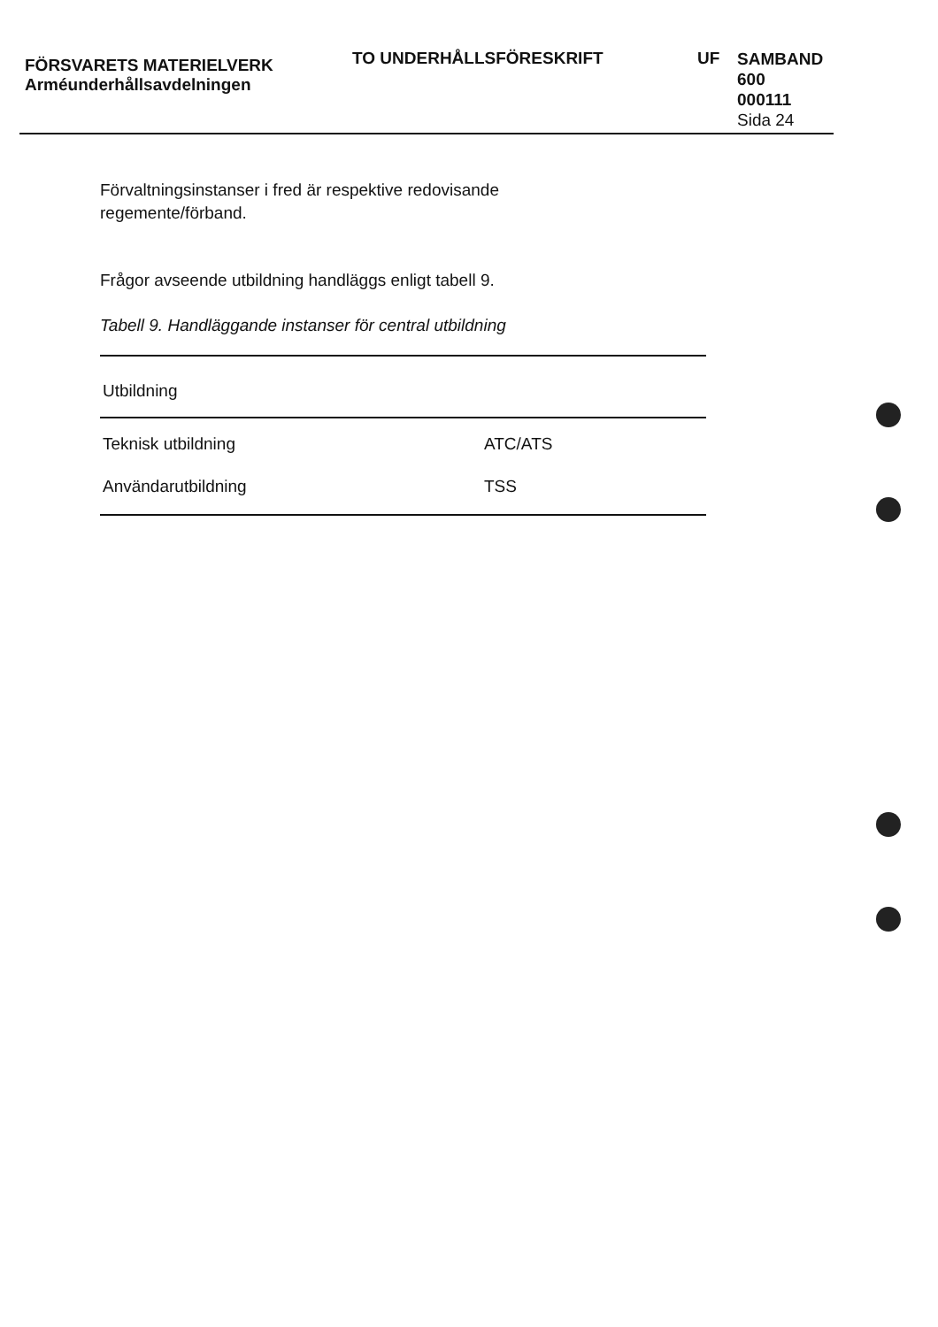FÖRSVARETS MATERIELVERK
Arméunderhållsavdelningen
TO UNDERHÅLLSFÖRESKRIFT UF
SAMBAND
600
000111
Sida 24
Förvaltningsinstanser i fred är respektive redovisande
regemente/förband.
Frågor avseende utbildning handläggs enligt tabell 9.
Tabell 9. Handläggande instanser för central utbildning
| Utbildning | |
| --- | --- |
| Teknisk utbildning | ATC/ATS |
| Användarutbildning | TSS |